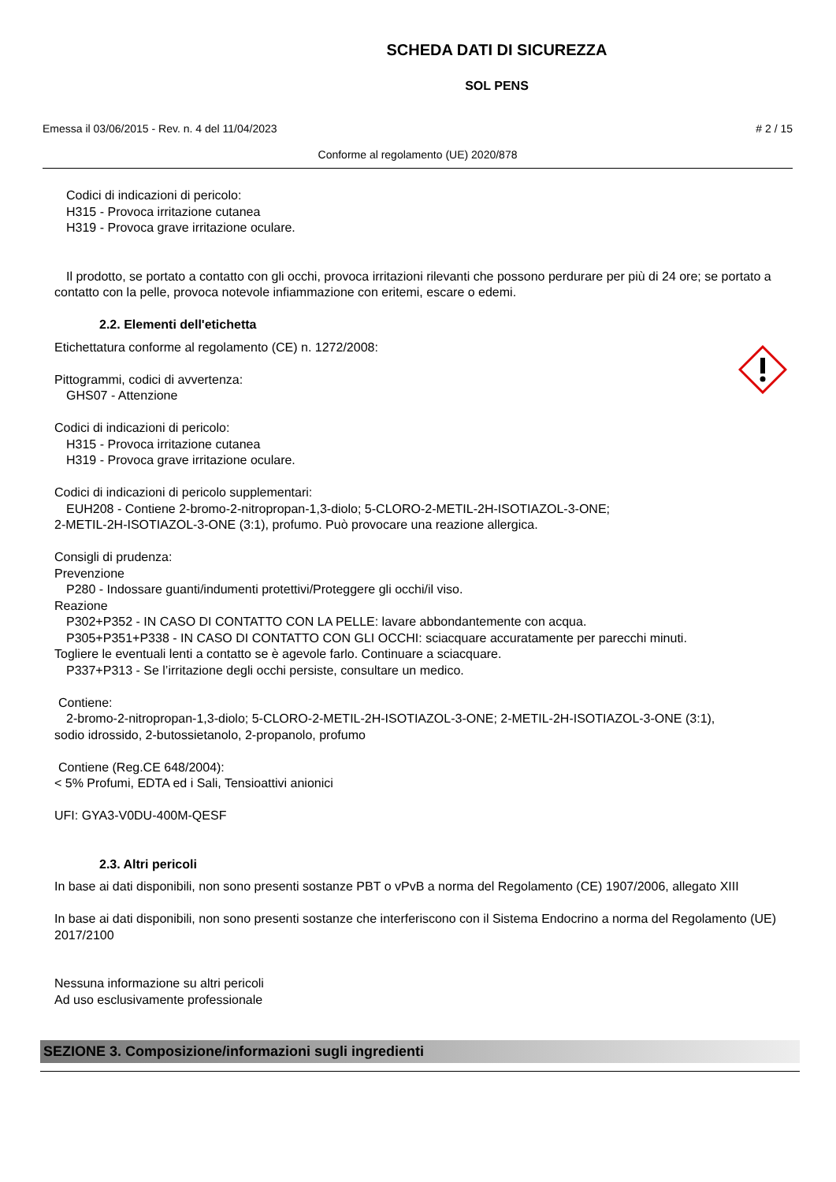SCHEDA DATI DI SICUREZZA
SOL PENS
Emessa il 03/06/2015 - Rev. n. 4 del 11/04/2023 # 2 / 15
Conforme al regolamento (UE) 2020/878
Codici di indicazioni di pericolo:
H315 - Provoca irritazione cutanea
H319 - Provoca grave irritazione oculare.
Il prodotto, se portato a contatto con gli occhi, provoca irritazioni rilevanti che possono perdurare per più di 24 ore; se portato a contatto con la pelle, provoca notevole infiammazione con eritemi, escare o edemi.
2.2. Elementi dell'etichetta
Etichettatura conforme al regolamento (CE) n. 1272/2008:
Pittogrammi, codici di avvertenza:
GHS07 - Attenzione
Codici di indicazioni di pericolo:
H315 - Provoca irritazione cutanea
H319 - Provoca grave irritazione oculare.
Codici di indicazioni di pericolo supplementari:
EUH208 - Contiene 2-bromo-2-nitropropan-1,3-diolo; 5-CLORO-2-METIL-2H-ISOTIAZOL-3-ONE;
2-METIL-2H-ISOTIAZOL-3-ONE (3:1), profumo. Può provocare una reazione allergica.
Consigli di prudenza:
Prevenzione
P280 - Indossare guanti/indumenti protettivi/Proteggere gli occhi/il viso.
Reazione
P302+P352 - IN CASO DI CONTATTO CON LA PELLE: lavare abbondantemente con acqua.
P305+P351+P338 - IN CASO DI CONTATTO CON GLI OCCHI: sciacquare accuratamente per parecchi minuti.
Togliere le eventuali lenti a contatto se è agevole farlo. Continuare a sciacquare.
P337+P313 - Se l’irritazione degli occhi persiste, consultare un medico.
Contiene:
2-bromo-2-nitropropan-1,3-diolo; 5-CLORO-2-METIL-2H-ISOTIAZOL-3-ONE; 2-METIL-2H-ISOTIAZOL-3-ONE (3:1),
sodio idrossido, 2-butossietanolo, 2-propanolo, profumo
Contiene (Reg.CE 648/2004):
< 5% Profumi, EDTA ed i Sali, Tensioattivi anionici
UFI: GYA3-V0DU-400M-QESF
2.3. Altri pericoli
In base ai dati disponibili, non sono presenti sostanze PBT o vPvB a norma del Regolamento (CE) 1907/2006, allegato XIII
In base ai dati disponibili, non sono presenti sostanze che interferiscono con il Sistema Endocrino a norma del Regolamento (UE) 2017/2100
Nessuna informazione su altri pericoli
Ad uso esclusivamente professionale
SEZIONE 3. Composizione/informazioni sugli ingredienti